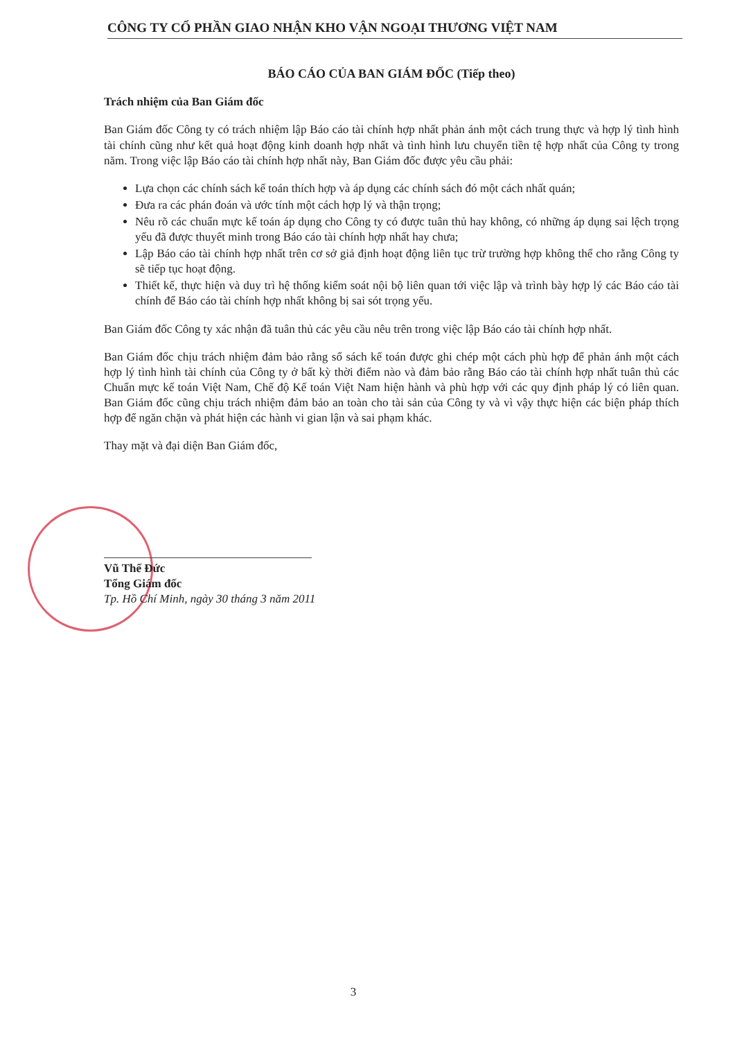CÔNG TY CỔ PHẦN GIAO NHẬN KHO VẬN NGOẠI THƯƠNG VIỆT NAM
BÁO CÁO CỦA BAN GIÁM ĐỐC (Tiếp theo)
Trách nhiệm của Ban Giám đốc
Ban Giám đốc Công ty có trách nhiệm lập Báo cáo tài chính hợp nhất phản ánh một cách trung thực và hợp lý tình hình tài chính cũng như kết quả hoạt động kinh doanh hợp nhất và tình hình lưu chuyển tiền tệ hợp nhất của Công ty trong năm. Trong việc lập Báo cáo tài chính hợp nhất này, Ban Giám đốc được yêu cầu phải:
Lựa chọn các chính sách kế toán thích hợp và áp dụng các chính sách đó một cách nhất quán;
Đưa ra các phán đoán và ước tính một cách hợp lý và thận trọng;
Nêu rõ các chuẩn mực kế toán áp dụng cho Công ty có được tuân thủ hay không, có những áp dụng sai lệch trọng yếu đã được thuyết minh trong Báo cáo tài chính hợp nhất hay chưa;
Lập Báo cáo tài chính hợp nhất trên cơ sở giả định hoạt động liên tục trừ trường hợp không thể cho rằng Công ty sẽ tiếp tục hoạt động.
Thiết kế, thực hiện và duy trì hệ thống kiểm soát nội bộ liên quan tới việc lập và trình bày hợp lý các Báo cáo tài chính để Báo cáo tài chính hợp nhất không bị sai sót trọng yếu.
Ban Giám đốc Công ty xác nhận đã tuân thủ các yêu cầu nêu trên trong việc lập Báo cáo tài chính hợp nhất.
Ban Giám đốc chịu trách nhiệm đảm bảo rằng sổ sách kế toán được ghi chép một cách phù hợp để phản ánh một cách hợp lý tình hình tài chính của Công ty ở bất kỳ thời điểm nào và đảm bảo rằng Báo cáo tài chính hợp nhất tuân thủ các Chuẩn mực kế toán Việt Nam, Chế độ Kế toán Việt Nam hiện hành và phù hợp với các quy định pháp lý có liên quan. Ban Giám đốc cũng chịu trách nhiệm đảm bảo an toàn cho tài sản của Công ty và vì vậy thực hiện các biện pháp thích hợp để ngăn chặn và phát hiện các hành vi gian lận và sai phạm khác.
Thay mặt và đại diện Ban Giám đốc,
Vũ Thế Đức
Tổng Giám đốc
Tp. Hồ Chí Minh, ngày 30 tháng 3 năm 2011
3